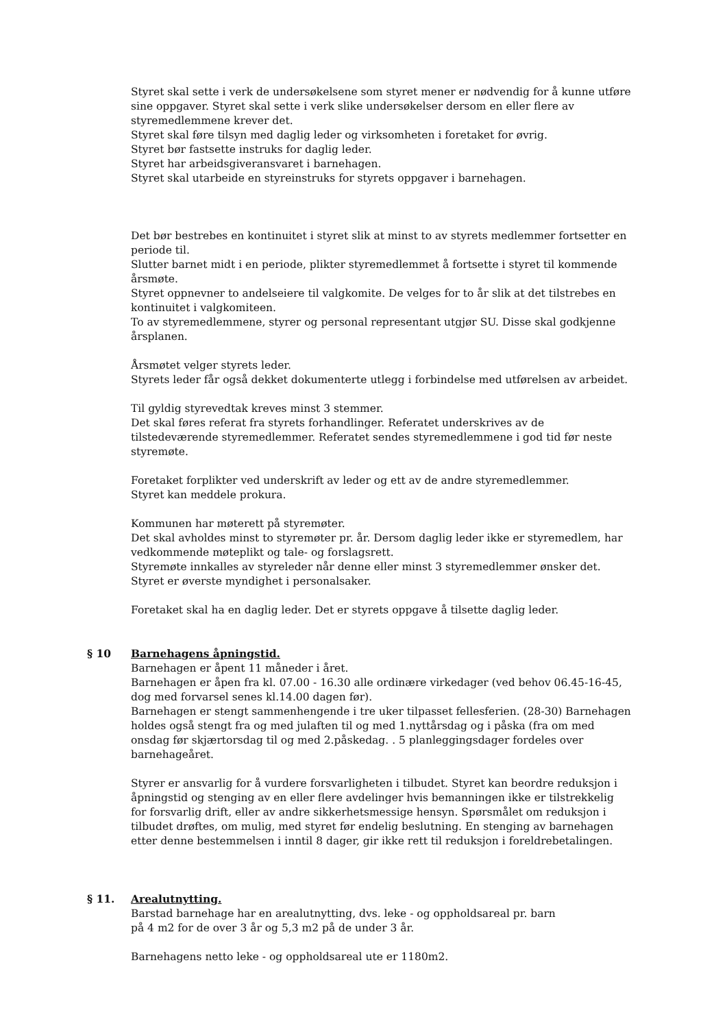Styret skal sette i verk de undersøkelsene som styret mener er nødvendig for å kunne utføre sine oppgaver. Styret skal sette i verk slike undersøkelser dersom en eller flere av styremedlemmene krever det.
Styret skal føre tilsyn med daglig leder og virksomheten i foretaket for øvrig.
Styret bør fastsette instruks for daglig leder.
Styret har arbeidsgiveransvaret i barnehagen.
Styret skal utarbeide en styreinstruks for styrets oppgaver i barnehagen.
Det bør bestrebes en kontinuitet i styret slik at minst to av styrets medlemmer fortsetter en periode til.
Slutter barnet midt i en periode, plikter styremedlemmet å fortsette i styret til kommende årsmøte.
Styret oppnevner to andelseiere til valgkomite. De velges for to år slik at det tilstrebes en kontinuitet i valgkomiteen.
To av styremedlemmene, styrer og personal representant utgjør SU. Disse skal godkjenne årsplanen.
Årsmøtet velger styrets leder.
Styrets leder får også dekket dokumenterte utlegg i forbindelse med utførelsen av arbeidet.
Til gyldig styrevedtak kreves minst 3 stemmer.
Det skal føres referat fra styrets forhandlinger. Referatet underskrives av de tilstedeværende styremedlemmer. Referatet sendes styremedlemmene i god tid før neste styremøte.
Foretaket forplikter ved underskrift av leder og ett av de andre styremedlemmer.
Styret kan meddele prokura.
Kommunen har møterett på styremøter.
Det skal avholdes minst to styremøter pr. år. Dersom daglig leder ikke er styremedlem, har vedkommende møteplikt og tale- og forslagsrett.
Styremøte innkalles av styreleder når denne eller minst 3 styremedlemmer ønsker det.
Styret er øverste myndighet i personalsaker.
Foretaket skal ha en daglig leder. Det er styrets oppgave å tilsette daglig leder.
§ 10 Barnehagens åpningstid.
Barnehagen er åpent 11 måneder i året.
Barnehagen er åpen fra kl. 07.00 - 16.30 alle ordinære virkedager (ved behov 06.45-16-45, dog med forvarsel senes kl.14.00 dagen før).
Barnehagen er stengt sammenhengende i tre uker tilpasset fellesferien. (28-30) Barnehagen holdes også stengt fra og med julaften til og med 1.nyttårsdag og i påska (fra om med onsdag før skjærtorsdag til og med 2.påskedag. . 5 planleggingsdager fordeles over barnehageåret.
Styrer er ansvarlig for å vurdere forsvarligheten i tilbudet. Styret kan beordre reduksjon i åpningstid og stenging av en eller flere avdelinger hvis bemanningen ikke er tilstrekkelig for forsvarlig drift, eller av andre sikkerhetsmessige hensyn. Spørsmålet om reduksjon i tilbudet drøftes, om mulig, med styret før endelig beslutning. En stenging av barnehagen etter denne bestemmelsen i inntil 8 dager, gir ikke rett til reduksjon i foreldrebetalingen.
§ 11. Arealutnytting.
Barstad barnehage har en arealutnytting, dvs. leke - og oppholdsareal pr. barn
på 4 m2 for de over 3 år og 5,3 m2 på de under 3 år.
Barnehagens netto leke - og oppholdsareal ute er 1180m2.